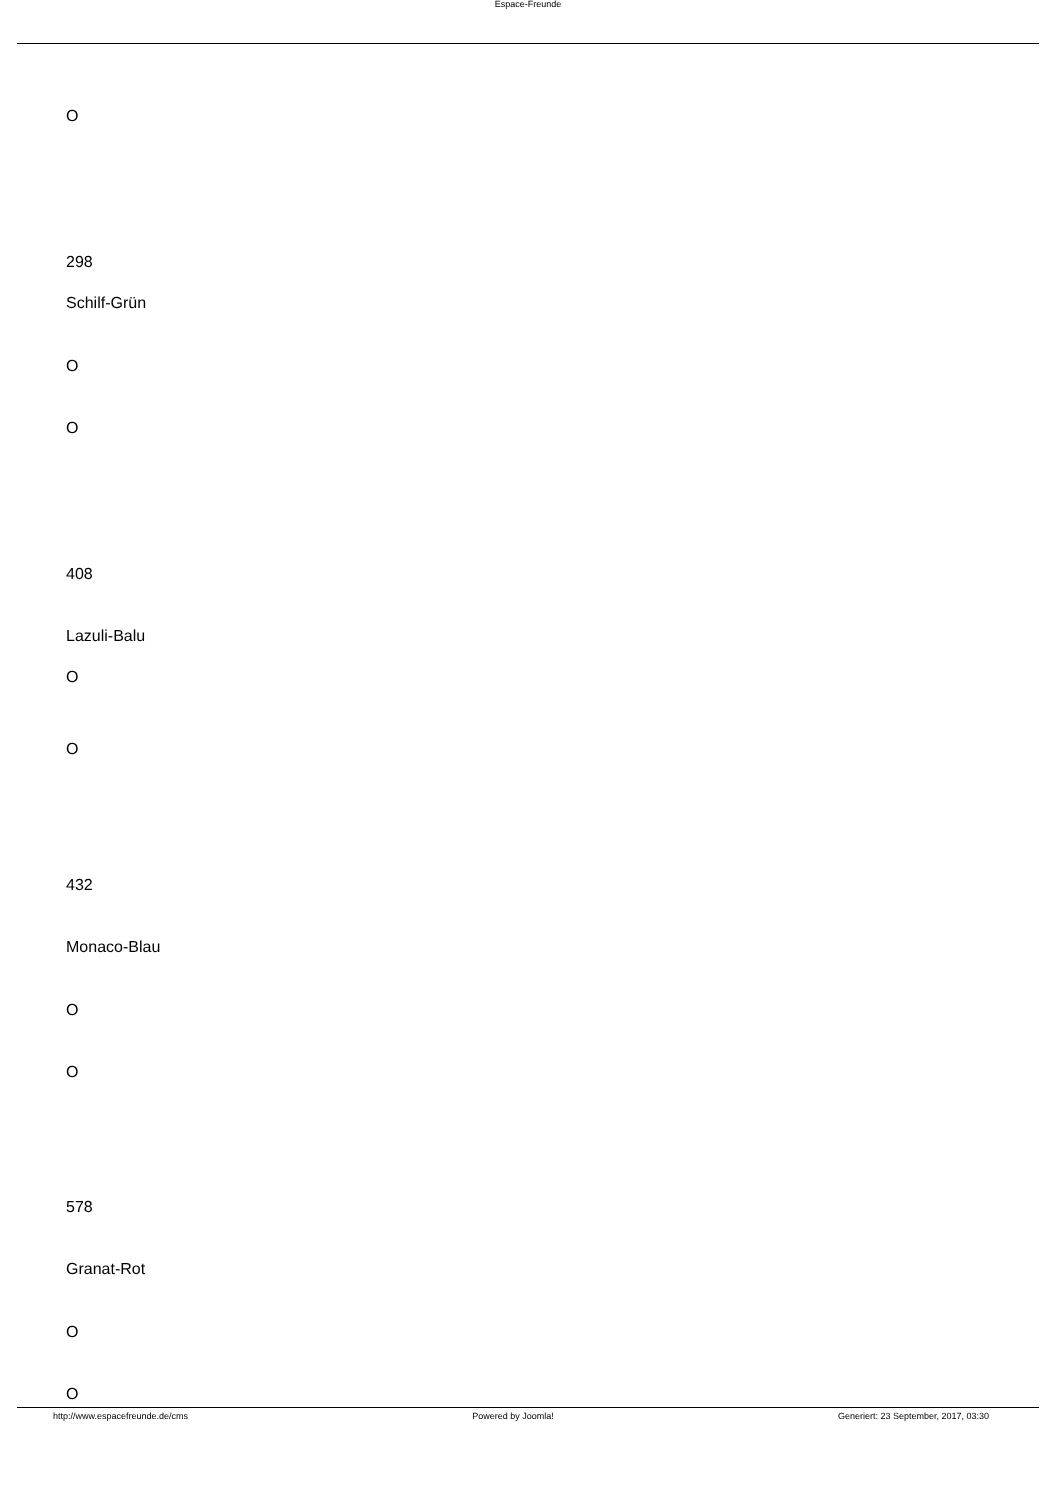Espace-Freunde
O
298
Schilf-Grün
O
O
408
Lazuli-Balu
O
O
432
Monaco-Blau
O
O
578
Granat-Rot
O
O
http://www.espacefreunde.de/cms Powered by Joomla! Generiert: 23 September, 2017, 03:30